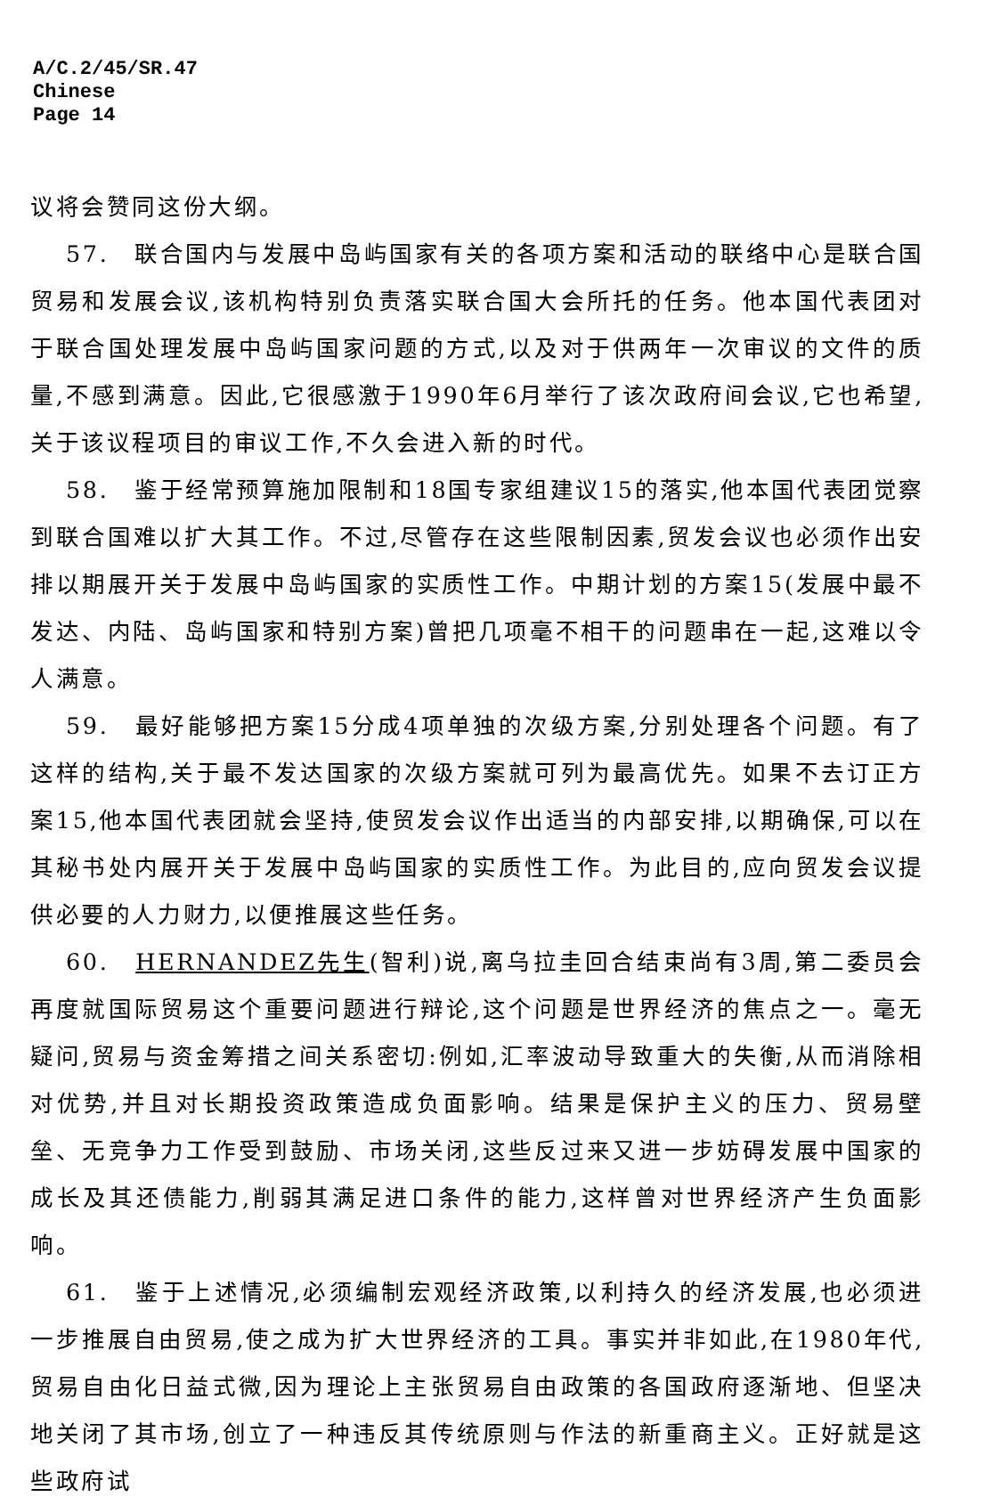A/C.2/45/SR.47
Chinese
Page 14
议将会赞同这份大纲。
57.　联合国内与发展中岛屿国家有关的各项方案和活动的联络中心是联合国贸易和发展会议,该机构特别负责落实联合国大会所托的任务。他本国代表团对于联合国处理发展中岛屿国家问题的方式,以及对于供两年一次审议的文件的质量,不感到满意。因此,它很感激于1990年6月举行了该次政府间会议,它也希望,关于该议程项目的审议工作,不久会进入新的时代。
58.　鉴于经常预算施加限制和18国专家组建议15的落实,他本国代表团觉察到联合国难以扩大其工作。不过,尽管存在这些限制因素,贸发会议也必须作出安排以期展开关于发展中岛屿国家的实质性工作。中期计划的方案15(发展中最不发达、内陆、岛屿国家和特别方案)曾把几项毫不相干的问题串在一起,这难以令人满意。
59.　最好能够把方案15分成4项单独的次级方案,分别处理各个问题。有了这样的结构,关于最不发达国家的次级方案就可列为最高优先。如果不去订正方案15,他本国代表团就会坚持,使贸发会议作出适当的内部安排,以期确保,可以在其秘书处内展开关于发展中岛屿国家的实质性工作。为此目的,应向贸发会议提供必要的人力财力,以便推展这些任务。
60.　HERNANDEZ先生(智利)说,离乌拉圭回合结束尚有3周,第二委员会再度就国际贸易这个重要问题进行辩论,这个问题是世界经济的焦点之一。毫无疑问,贸易与资金筹措之间关系密切:例如,汇率波动导致重大的失衡,从而消除相对优势,并且对长期投资政策造成负面影响。结果是保护主义的压力、贸易壁垒、无竞争力工作受到鼓励、市场关闭,这些反过来又进一步妨碍发展中国家的成长及其还债能力,削弱其满足进口条件的能力,这样曾对世界经济产生负面影响。
61.　鉴于上述情况,必须编制宏观经济政策,以利持久的经济发展,也必须进一步推展自由贸易,使之成为扩大世界经济的工具。事实并非如此,在1980年代,贸易自由化日益式微,因为理论上主张贸易自由政策的各国政府逐渐地、但坚决地关闭了其市场,创立了一种违反其传统原则与作法的新重商主义。正好就是这些政府试